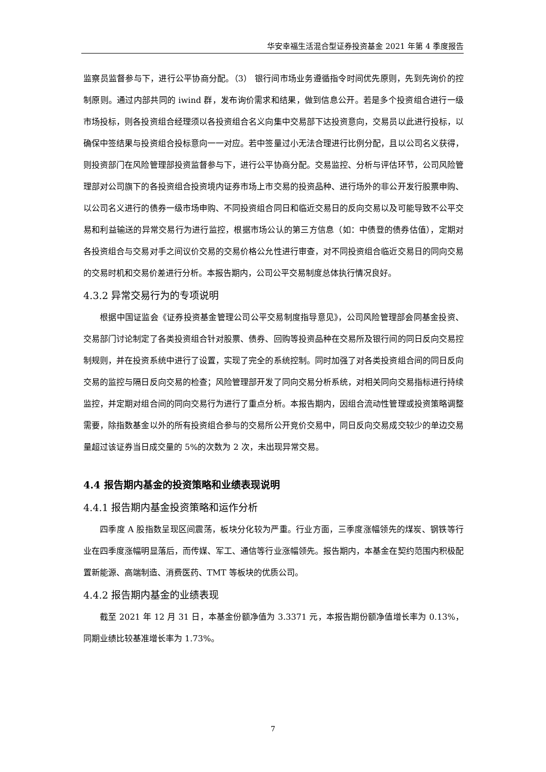华安幸福生活混合型证券投资基金 2021 年第 4 季度报告
监察员监督参与下，进行公平协商分配。（3） 银行间市场业务遵循指令时间优先原则，先到先询价的控制原则。通过内部共同的 iwind 群，发布询价需求和结果，做到信息公开。若是多个投资组合进行一级市场投标，则各投资组合经理须以各投资组合名义向集中交易部下达投资意向，交易员以此进行投标，以确保中签结果与投资组合投标意向一一对应。若中签量过小无法合理进行比例分配，且以公司名义获得，则投资部门在风险管理部投资监督参与下，进行公平协商分配。交易监控、分析与评估环节，公司风险管理部对公司旗下的各投资组合投资境内证券市场上市交易的投资品种、进行场外的非公开发行股票申购、以公司名义进行的债券一级市场申购、不同投资组合同日和临近交易日的反向交易以及可能导致不公平交易和利益输送的异常交易行为进行监控，根据市场公认的第三方信息（如：中债登的债券估值），定期对各投资组合与交易对手之间议价交易的交易价格公允性进行审查，对不同投资组合临近交易日的同向交易的交易时机和交易价差进行分析。本报告期内，公司公平交易制度总体执行情况良好。
4.3.2 异常交易行为的专项说明
根据中国证监会《证券投资基金管理公司公平交易制度指导意见》，公司风险管理部会同基金投资、交易部门讨论制定了各类投资组合针对股票、债券、回购等投资品种在交易所及银行间的同日反向交易控制规则，并在投资系统中进行了设置，实现了完全的系统控制。同时加强了对各类投资组合间的同日反向交易的监控与隔日反向交易的检查；风险管理部开发了同向交易分析系统，对相关同向交易指标进行持续监控，并定期对组合间的同向交易行为进行了重点分析。本报告期内，因组合流动性管理或投资策略调整需要，除指数基金以外的所有投资组合参与的交易所公开竞价交易中，同日反向交易成交较少的单边交易量超过该证券当日成交量的 5%的次数为 2 次，未出现异常交易。
4.4 报告期内基金的投资策略和业绩表现说明
4.4.1 报告期内基金投资策略和运作分析
四季度 A 股指数呈现区间震荡，板块分化较为严重。行业方面，三季度涨幅领先的煤炭、钢铁等行业在四季度涨幅明显落后，而传媒、军工、通信等行业涨幅领先。报告期内，本基金在契约范围内积极配置新能源、高端制造、消费医药、TMT 等板块的优质公司。
4.4.2 报告期内基金的业绩表现
截至 2021 年 12 月 31 日，本基金份额净值为 3.3371 元，本报告期份额净值增长率为 0.13%，同期业绩比较基准增长率为 1.73%。
7